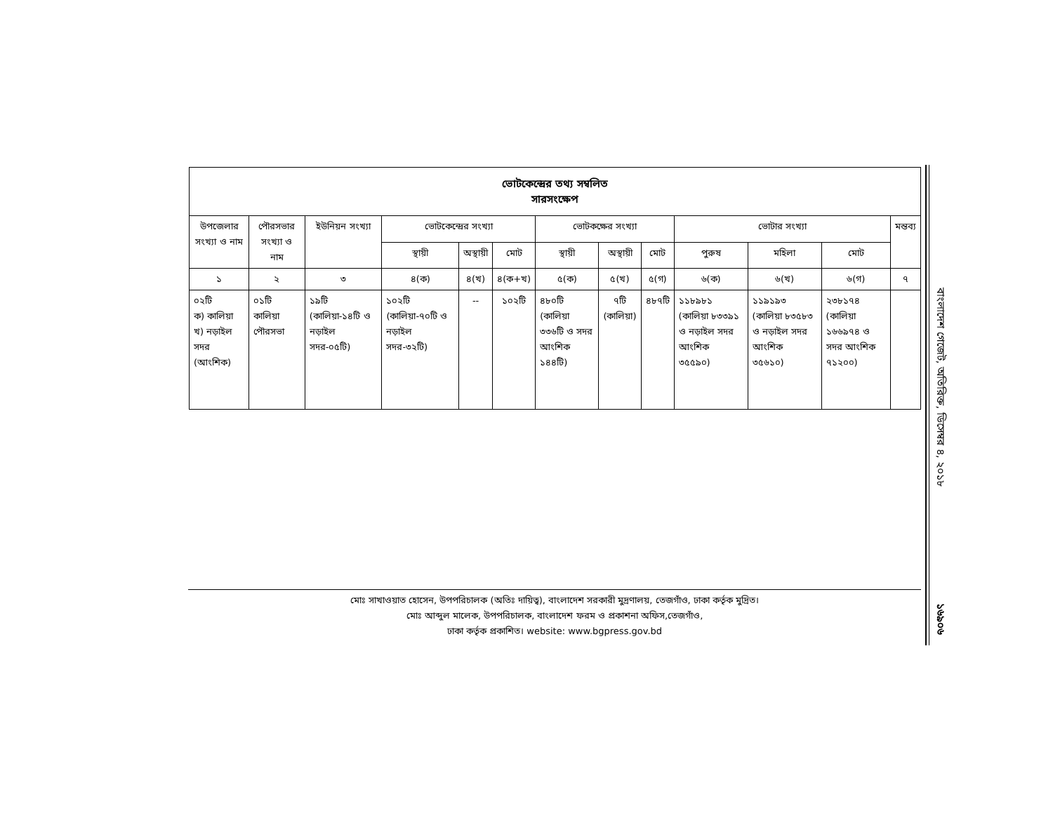| ভোটকেন্দ্রের তথ্য সম্বলিত সারসংক্ষেপ | | | | | | | | | | | | |
| --- | --- | --- | --- | --- | --- | --- | --- | --- | --- | --- | --- | --- |
| উপজেলার সংখ্যা ও নাম | পৌরসভার সংখ্যা ও নাম | ইউনিয়ন সংখ্যা | ভোটকেন্দ্রের সংখ্যা | | | ভোটকক্ষের সংখ্যা | | | ভোটার সংখ্যা | | | মন্তব্য |
| | | | স্থায়ী | অস্থায়ী | মোট | স্থায়ী | অস্থায়ী | মোট | পুরুষ | মহিলা | মোট | |
| ১ | ২ | ৩ | ৪(ক) | ৪(খ) | ৪(ক+খ) | ৫(ক) | ৫(খ) | ৫(গ) | ৬(ক) | ৬(খ) | ৬(গ) | ৭ |
| ০২টি ক) কালিয়া খ) নড়াইল সদর (আংশিক) | ০১টি কালিয়া পৌরসভা | ১৯টি (কালিয়া-১৪টি ও নড়াইল সদর-০৫টি) | ১০২টি (কালিয়া-৭০টি ও নড়াইল সদর-৩২টি) | -- | ১০২টি | ৪৮০টি (কালিয়া ৩৩৬টি ও সদর আংশিক ১৪৪টি) | ৭টি (কালিয়া) | ৪৮৭টি | ১১৮৯৮১ (কালিয়া ৮৩৩৯১ ও নড়াইল সদর আংশিক ৩৫৫৯০) | ১১৯১৯৩ (কালিয়া ৮৩৫৮৩ ও নড়াইল সদর আংশিক ৩৫৬১০) | ২৩৮১৭৪ (কালিয়া ১৬৬৯৭৪ ও সদর আংশিক ৭১২০০) | |
মোঃ সাখাওয়াত হোসেন, উপপরিচালক (অতিঃ দায়িত্ব), বাংলাদেশ সরকারী মুদ্রণালয়, তেজগাঁও, ঢাকা কর্তৃক মুদ্রিত।
মোঃ আব্দুল মালেক, উপপরিচালক, বাংলাদেশ ফরম ও প্রকাশনা অফিস,তেজগাঁও,
ঢাকা কর্তৃক প্রকাশিত। website: www.bgpress.gov.bd
বাংলাদেশ গেজেট, অতিরিক্ত, ডিসেম্বর ৪, ২০১৮
১৬৯০৬